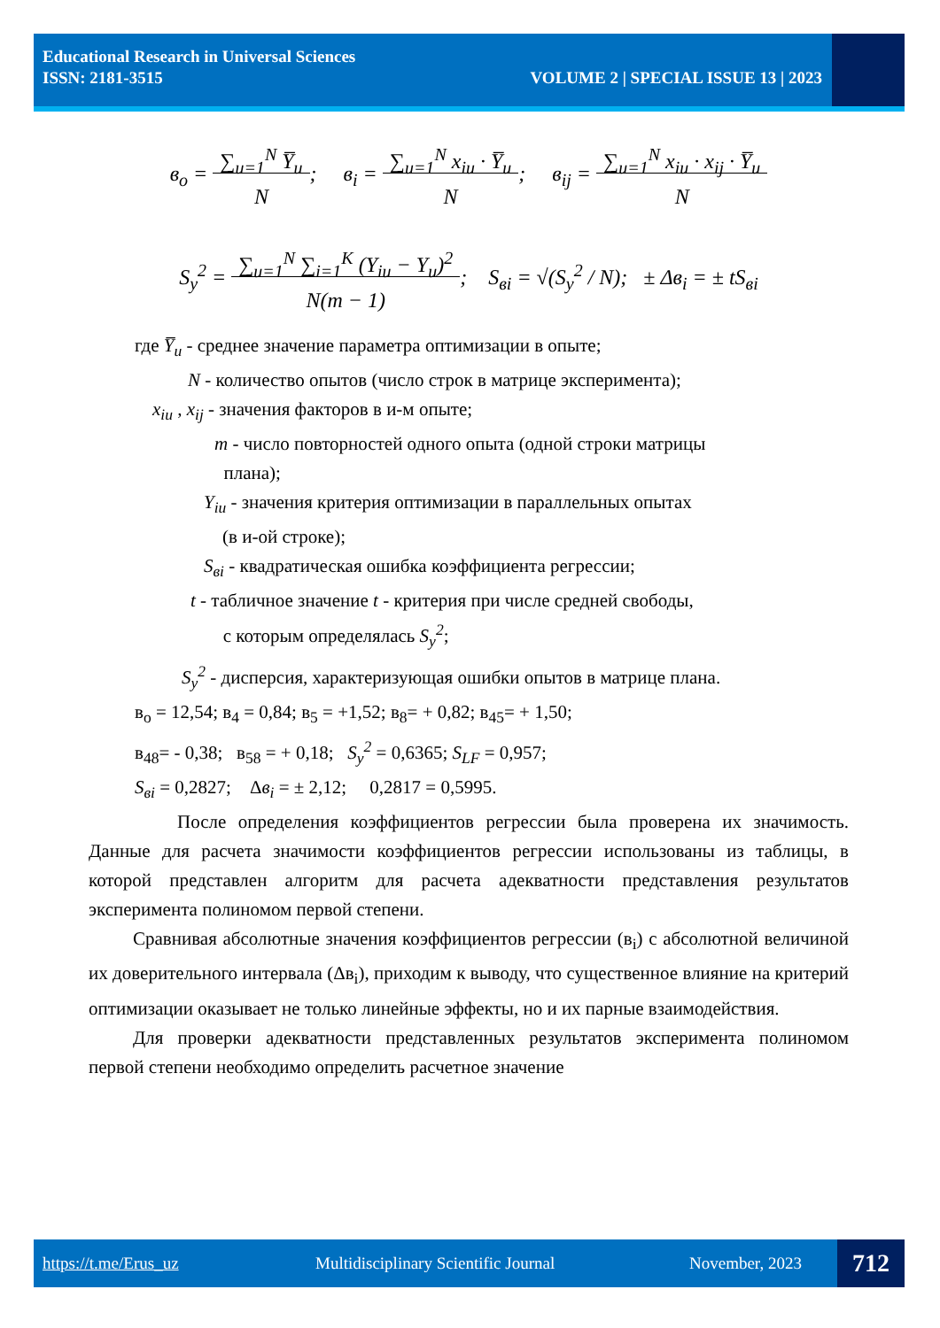Educational Research in Universal Sciences
ISSN: 2181-3515 VOLUME 2 | SPECIAL ISSUE 13 | 2023
в<sub>o</sub> = ∑<sub>u=1</sub><sup>N</sup> Y̅<sub>u</sub>
N; в<sub>i</sub> = ∑<sub>u=1</sub><sup>N</sup> x<sub>iu</sub> · Y̅<sub>u</sub>
N; в<sub>ij</sub> = ∑<sub>u=1</sub><sup>N</sup> x<sub>iu</sub> · x<sub>ij</sub> · Y̅<sub>u</sub>
N
S<sub>y</sub><sup>2</sup> = ∑<sub>u=1</sub><sup>N</sup> ∑<sub>i=1</sub><sup>K</sup> (Y<sub>iu</sub> − Y<sub>u</sub>)<sup>2</sup>
N(m − 1); S<sub>вi</sub> = √(S<sub>y</sub><sup>2</sup> / N); ± Δв<sub>i</sub> = ± tS<sub>вi</sub>
где Y̅<sub>u</sub> - среднее значение параметра оптимизации в опыте;
N - количество опытов (число строк в матрице эксперимента);
x<sub>iu</sub> , x<sub>ij</sub> - значения факторов в и-м опыте;
m - число повторностей одного опыта (одной строки матрицы
плана);
Y<sub>iu</sub> - значения критерия оптимизации в параллельных опытах
(в и-ой строке);
S<sub>вi</sub> - квадратическая ошибка коэффициента регрессии;
t - табличное значение t - критерия при числе средней свободы,
с которым определялась S<sub>y</sub><sup>2</sup>;
S<sub>y</sub><sup>2</sup> - дисперсия, характеризующая ошибки опытов в матрице плана.
в<sub>o</sub> = 12,54; в<sub>4</sub> = 0,84; в<sub>5</sub> = +1,52; в<sub>8</sub>= + 0,82; в<sub>45</sub>= + 1,50;
в<sub>48</sub>= - 0,38; в<sub>58</sub> = + 0,18; S<sub>y</sub><sup>2</sup> = 0,6365; S<sub>LF</sub> = 0,957;
S<sub>вi</sub> = 0,2827; Δв<sub>i</sub> = ± 2,12; 0,2817 = 0,5995.
После определения коэффициентов регрессии была проверена их значимость. Данные для расчета значимости коэффициентов регрессии использованы из таблицы, в которой представлен алгоритм для расчета адекватности представления результатов эксперимента полиномом первой степени.
Сравнивая абсолютные значения коэффициентов регрессии (в<sub>i</sub>) с абсолютной величиной их доверительного интервала (Δв<sub>i</sub>), приходим к выводу, что существенное влияние на критерий оптимизации оказывает не только линейные эффекты, но и их парные взаимодействия.
Для проверки адекватности представленных результатов эксперимента полиномом первой степени необходимо определить расчетное значение
https://t.me/Erus_uz Multidisciplinary Scientific Journal November, 2023 712